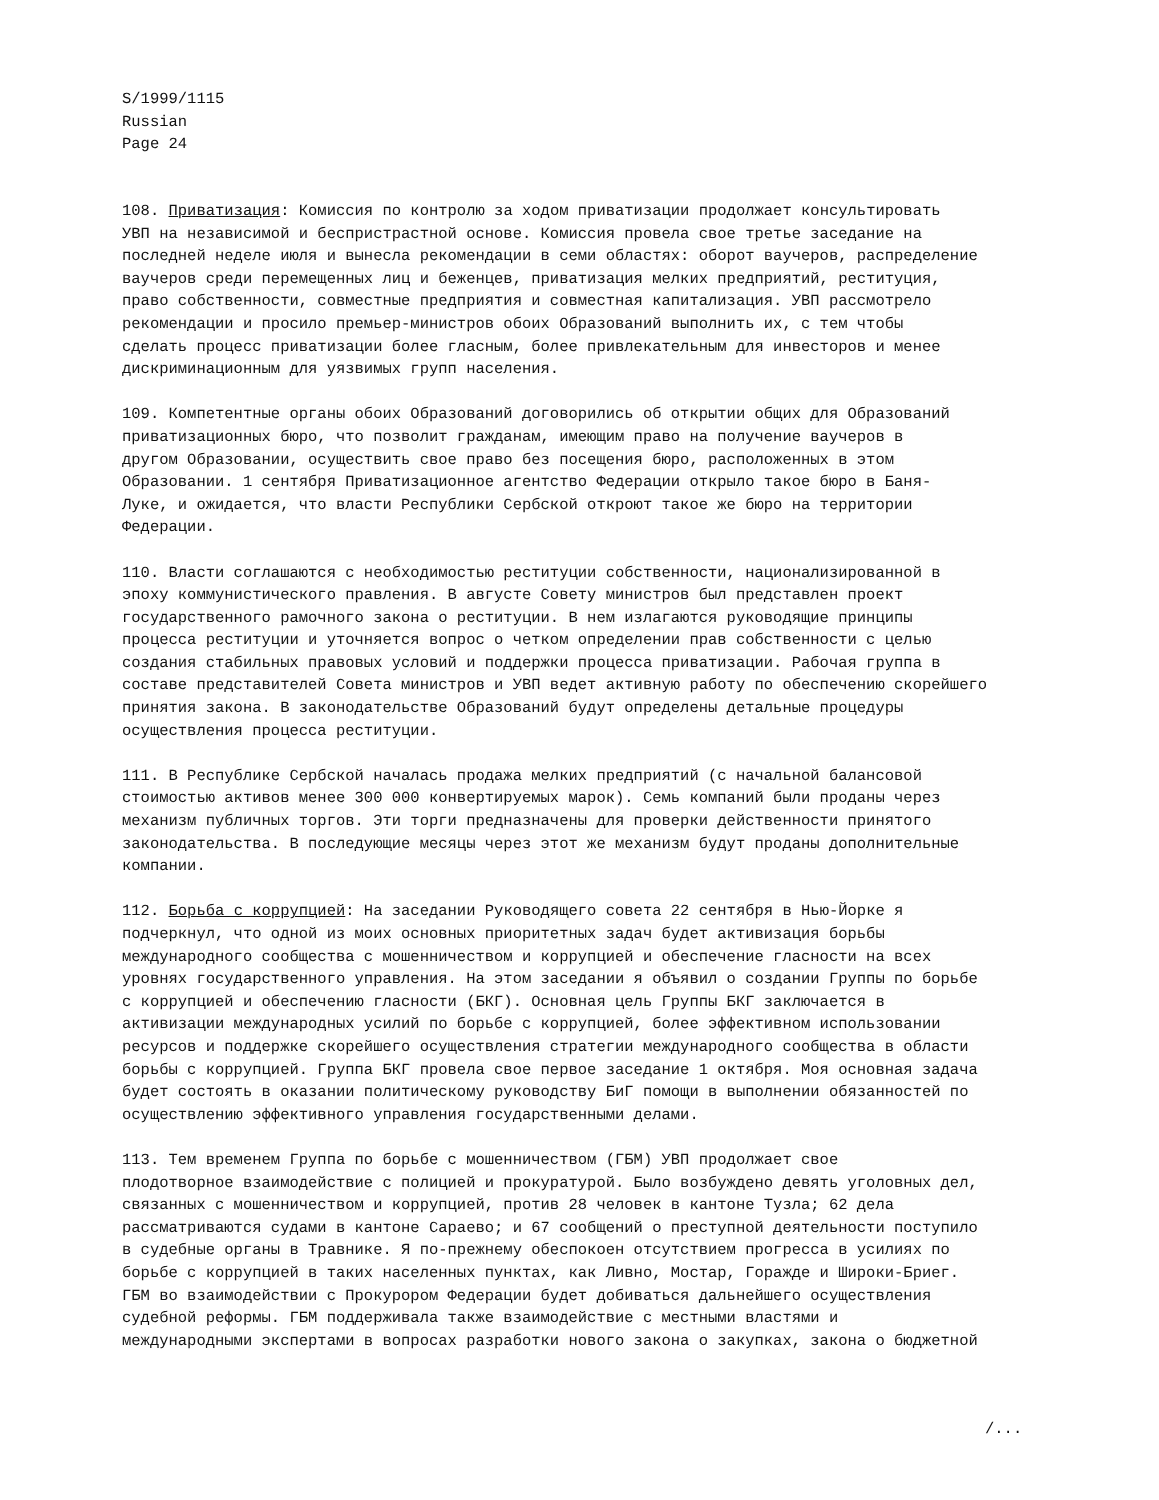S/1999/1115
Russian
Page 24
108. Приватизация: Комиссия по контролю за ходом приватизации продолжает консультировать УВП на независимой и беспристрастной основе. Комиссия провела свое третье заседание на последней неделе июля и вынесла рекомендации в семи областях: оборот ваучеров, распределение ваучеров среди перемещенных лиц и беженцев, приватизация мелких предприятий, реституция, право собственности, совместные предприятия и совместная капитализация. УВП рассмотрело рекомендации и просило премьер-министров обоих Образований выполнить их, с тем чтобы сделать процесс приватизации более гласным, более привлекательным для инвесторов и менее дискриминационным для уязвимых групп населения.
109. Компетентные органы обоих Образований договорились об открытии общих для Образований приватизационных бюро, что позволит гражданам, имеющим право на получение ваучеров в другом Образовании, осуществить свое право без посещения бюро, расположенных в этом Образовании. 1 сентября Приватизационное агентство Федерации открыло такое бюро в Баня- Луке, и ожидается, что власти Республики Сербской откроют такое же бюро на территории Федерации.
110. Власти соглашаются с необходимостью реституции собственности, национализированной в эпоху коммунистического правления. В августе Совету министров был представлен проект государственного рамочного закона о реституции. В нем излагаются руководящие принципы процесса реституции и уточняется вопрос о четком определении прав собственности с целью создания стабильных правовых условий и поддержки процесса приватизации. Рабочая группа в составе представителей Совета министров и УВП ведет активную работу по обеспечению скорейшего принятия закона. В законодательстве Образований будут определены детальные процедуры осуществления процесса реституции.
111. В Республике Сербской началась продажа мелких предприятий (с начальной балансовой стоимостью активов менее 300 000 конвертируемых марок). Семь компаний были проданы через механизм публичных торгов. Эти торги предназначены для проверки действенности принятого законодательства. В последующие месяцы через этот же механизм будут проданы дополнительные компании.
112. Борьба с коррупцией: На заседании Руководящего совета 22 сентября в Нью-Йорке я подчеркнул, что одной из моих основных приоритетных задач будет активизация борьбы международного сообщества с мошенничеством и коррупцией и обеспечение гласности на всех уровнях государственного управления. На этом заседании я объявил о создании Группы по борьбе с коррупцией и обеспечению гласности (БКГ). Основная цель Группы БКГ заключается в активизации международных усилий по борьбе с коррупцией, более эффективном использовании ресурсов и поддержке скорейшего осуществления стратегии международного сообщества в области борьбы с коррупцией. Группа БКГ провела свое первое заседание 1 октября. Моя основная задача будет состоять в оказании политическому руководству БиГ помощи в выполнении обязанностей по осуществлению эффективного управления государственными делами.
113. Тем временем Группа по борьбе с мошенничеством (ГБМ) УВП продолжает свое плодотворное взаимодействие с полицией и прокуратурой. Было возбуждено девять уголовных дел, связанных с мошенничеством и коррупцией, против 28 человек в кантоне Тузла; 62 дела рассматриваются судами в кантоне Сараево; и 67 сообщений о преступной деятельности поступило в судебные органы в Травнике. Я по-прежнему обеспокоен отсутствием прогресса в усилиях по борьбе с коррупцией в таких населенных пунктах, как Ливно, Мостар, Горажде и Широки-Бриег. ГБМ во взаимодействии с Прокурором Федерации будет добиваться дальнейшего осуществления судебной реформы. ГБМ поддерживала также взаимодействие с местными властями и международными экспертами в вопросах разработки нового закона о закупках, закона о бюджетной
/...